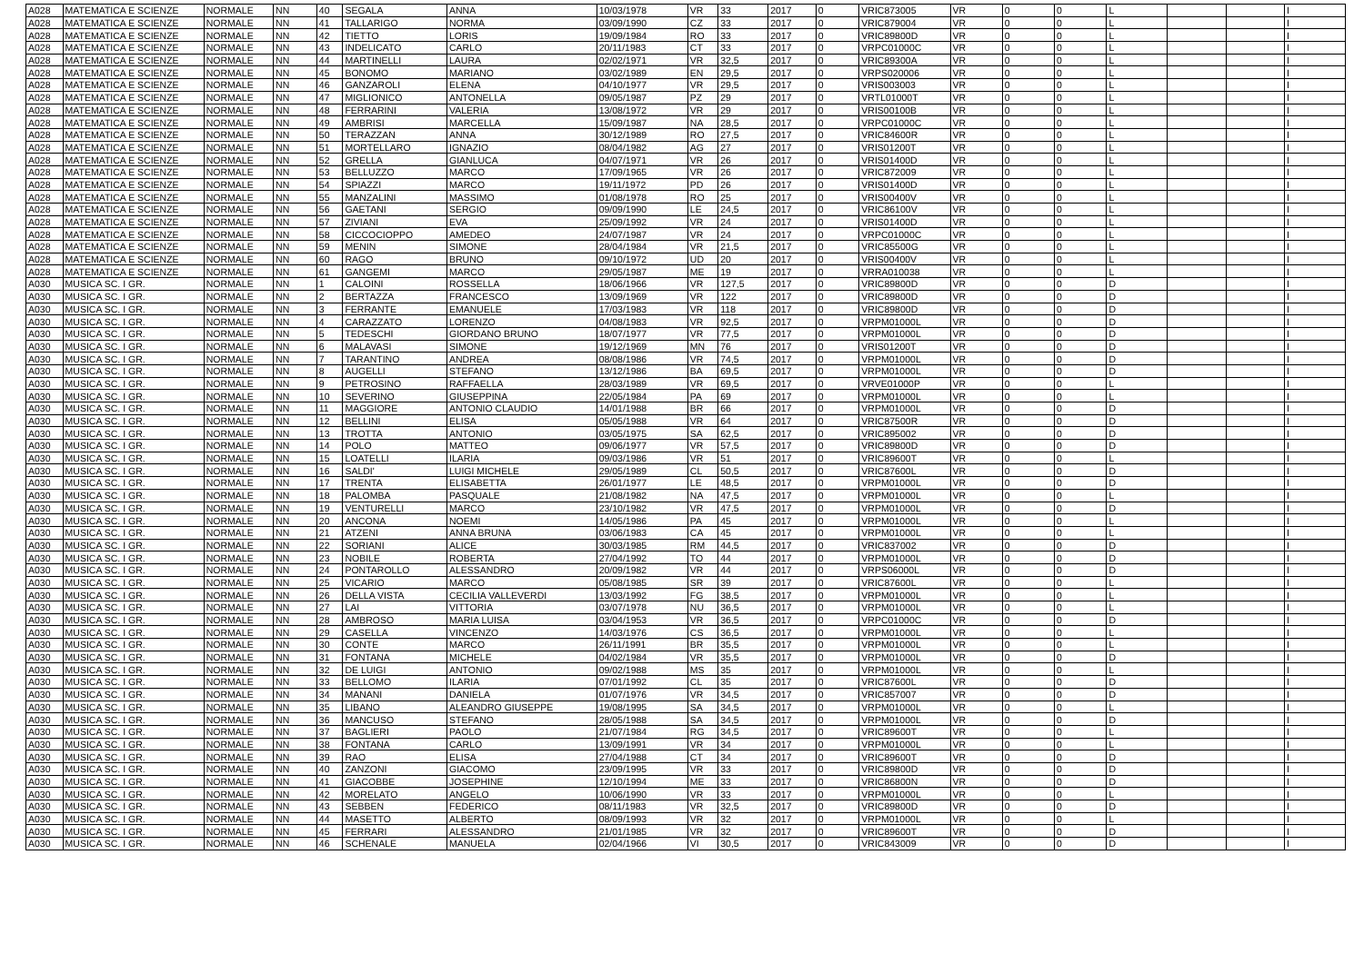| A028 | MATEMATICA E SCIENZE | NORMALE | NN | 40 | SEGALA | ANNA | 10/03/1978 | VR | 33 | 2017 | 0 | VRIC873005 | VR | 0 | 0 | L | | | I |
| A028 | MATEMATICA E SCIENZE | NORMALE | NN | 41 | TALLARIGO | NORMA | 03/09/1990 | CZ | 33 | 2017 | 0 | VRIC879004 | VR | 0 | 0 | L | | | I |
| A028 | MATEMATICA E SCIENZE | NORMALE | NN | 42 | TIETTO | LORIS | 19/09/1984 | RO | 33 | 2017 | 0 | VRIC89800D | VR | 0 | 0 | L | | | I |
| A028 | MATEMATICA E SCIENZE | NORMALE | NN | 43 | INDELICATO | CARLO | 20/11/1983 | CT | 33 | 2017 | 0 | VRPC01000C | VR | 0 | 0 | L | | | I |
| A028 | MATEMATICA E SCIENZE | NORMALE | NN | 44 | MARTINELLI | LAURA | 02/02/1971 | VR | 32,5 | 2017 | 0 | VRIC89300A | VR | 0 | 0 | L | | | I |
| A028 | MATEMATICA E SCIENZE | NORMALE | NN | 45 | BONOMO | MARIANO | 03/02/1989 | EN | 29,5 | 2017 | 0 | VRPS020006 | VR | 0 | 0 | L | | | I |
| A028 | MATEMATICA E SCIENZE | NORMALE | NN | 46 | GANZAROLI | ELENA | 04/10/1977 | VR | 29,5 | 2017 | 0 | VRIS003003 | VR | 0 | 0 | L | | | I |
| A028 | MATEMATICA E SCIENZE | NORMALE | NN | 47 | MIGLIONICO | ANTONELLA | 09/05/1987 | PZ | 29 | 2017 | 0 | VRTL01000T | VR | 0 | 0 | L | | | I |
| A028 | MATEMATICA E SCIENZE | NORMALE | NN | 48 | FERRARINI | VALERIA | 13/08/1972 | VR | 29 | 2017 | 0 | VRIS00100B | VR | 0 | 0 | L | | | I |
| A028 | MATEMATICA E SCIENZE | NORMALE | NN | 49 | AMBRISI | MARCELLA | 15/09/1987 | NA | 28,5 | 2017 | 0 | VRPC01000C | VR | 0 | 0 | L | | | I |
| A028 | MATEMATICA E SCIENZE | NORMALE | NN | 50 | TERAZZAN | ANNA | 30/12/1989 | RO | 27,5 | 2017 | 0 | VRIC84600R | VR | 0 | 0 | L | | | I |
| A028 | MATEMATICA E SCIENZE | NORMALE | NN | 51 | MORTELLARO | IGNAZIO | 08/04/1982 | AG | 27 | 2017 | 0 | VRIS01200T | VR | 0 | 0 | L | | | I |
| A028 | MATEMATICA E SCIENZE | NORMALE | NN | 52 | GRELLA | GIANLUCA | 04/07/1971 | VR | 26 | 2017 | 0 | VRIS01400D | VR | 0 | 0 | L | | | I |
| A028 | MATEMATICA E SCIENZE | NORMALE | NN | 53 | BELLUZZO | MARCO | 17/09/1965 | VR | 26 | 2017 | 0 | VRIC872009 | VR | 0 | 0 | L | | | I |
| A028 | MATEMATICA E SCIENZE | NORMALE | NN | 54 | SPIAZZI | MARCO | 19/11/1972 | PD | 26 | 2017 | 0 | VRIS01400D | VR | 0 | 0 | L | | | I |
| A028 | MATEMATICA E SCIENZE | NORMALE | NN | 55 | MANZALINI | MASSIMO | 01/08/1978 | RO | 25 | 2017 | 0 | VRIS00400V | VR | 0 | 0 | L | | | I |
| A028 | MATEMATICA E SCIENZE | NORMALE | NN | 56 | GAETANI | SERGIO | 09/09/1990 | LE | 24,5 | 2017 | 0 | VRIC86100V | VR | 0 | 0 | L | | | I |
| A028 | MATEMATICA E SCIENZE | NORMALE | NN | 57 | ZIVIANI | EVA | 25/09/1992 | VR | 24 | 2017 | 0 | VRIS01400D | VR | 0 | 0 | L | | | I |
| A028 | MATEMATICA E SCIENZE | NORMALE | NN | 58 | CICCOCIOPPO | AMEDEO | 24/07/1987 | VR | 24 | 2017 | 0 | VRPC01000C | VR | 0 | 0 | L | | | I |
| A028 | MATEMATICA E SCIENZE | NORMALE | NN | 59 | MENIN | SIMONE | 28/04/1984 | VR | 21,5 | 2017 | 0 | VRIC85500G | VR | 0 | 0 | L | | | I |
| A028 | MATEMATICA E SCIENZE | NORMALE | NN | 60 | RAGO | BRUNO | 09/10/1972 | UD | 20 | 2017 | 0 | VRIS00400V | VR | 0 | 0 | L | | | I |
| A028 | MATEMATICA E SCIENZE | NORMALE | NN | 61 | GANGEMI | MARCO | 29/05/1987 | ME | 19 | 2017 | 0 | VRRA010038 | VR | 0 | 0 | L | | | I |
| A030 | MUSICA SC. I GR. | NORMALE | NN | 1 | CALOINI | ROSSELLA | 18/06/1966 | VR | 127,5 | 2017 | 0 | VRIC89800D | VR | 0 | 0 | D | | | I |
| A030 | MUSICA SC. I GR. | NORMALE | NN | 2 | BERTAZZA | FRANCESCO | 13/09/1969 | VR | 122 | 2017 | 0 | VRIC89800D | VR | 0 | 0 | D | | | I |
| A030 | MUSICA SC. I GR. | NORMALE | NN | 3 | FERRANTE | EMANUELE | 17/03/1983 | VR | 118 | 2017 | 0 | VRIC89800D | VR | 0 | 0 | D | | | I |
| A030 | MUSICA SC. I GR. | NORMALE | NN | 4 | CARAZZATO | LORENZO | 04/08/1983 | VR | 92,5 | 2017 | 0 | VRPM01000L | VR | 0 | 0 | D | | | I |
| A030 | MUSICA SC. I GR. | NORMALE | NN | 5 | TEDESCHI | GIORDANO BRUNO | 18/07/1977 | VR | 77,5 | 2017 | 0 | VRPM01000L | VR | 0 | 0 | D | | | I |
| A030 | MUSICA SC. I GR. | NORMALE | NN | 6 | MALAVASI | SIMONE | 19/12/1969 | MN | 76 | 2017 | 0 | VRIS01200T | VR | 0 | 0 | D | | | I |
| A030 | MUSICA SC. I GR. | NORMALE | NN | 7 | TARANTINO | ANDREA | 08/08/1986 | VR | 74,5 | 2017 | 0 | VRPM01000L | VR | 0 | 0 | D | | | I |
| A030 | MUSICA SC. I GR. | NORMALE | NN | 8 | AUGELLI | STEFANO | 13/12/1986 | BA | 69,5 | 2017 | 0 | VRPM01000L | VR | 0 | 0 | D | | | I |
| A030 | MUSICA SC. I GR. | NORMALE | NN | 9 | PETROSINO | RAFFAELLA | 28/03/1989 | VR | 69,5 | 2017 | 0 | VRVE01000P | VR | 0 | 0 | L | | | I |
| A030 | MUSICA SC. I GR. | NORMALE | NN | 10 | SEVERINO | GIUSEPPINA | 22/05/1984 | PA | 69 | 2017 | 0 | VRPM01000L | VR | 0 | 0 | L | | | I |
| A030 | MUSICA SC. I GR. | NORMALE | NN | 11 | MAGGIORE | ANTONIO CLAUDIO | 14/01/1988 | BR | 66 | 2017 | 0 | VRPM01000L | VR | 0 | 0 | D | | | I |
| A030 | MUSICA SC. I GR. | NORMALE | NN | 12 | BELLINI | ELISA | 05/05/1988 | VR | 64 | 2017 | 0 | VRIC87500R | VR | 0 | 0 | D | | | I |
| A030 | MUSICA SC. I GR. | NORMALE | NN | 13 | TROTTA | ANTONIO | 03/05/1975 | SA | 62,5 | 2017 | 0 | VRIC895002 | VR | 0 | 0 | D | | | I |
| A030 | MUSICA SC. I GR. | NORMALE | NN | 14 | POLO | MATTEO | 09/06/1977 | VR | 57,5 | 2017 | 0 | VRIC89800D | VR | 0 | 0 | D | | | I |
| A030 | MUSICA SC. I GR. | NORMALE | NN | 15 | LOATELLI | ILARIA | 09/03/1986 | VR | 51 | 2017 | 0 | VRIC89600T | VR | 0 | 0 | L | | | I |
| A030 | MUSICA SC. I GR. | NORMALE | NN | 16 | SALDI' | LUIGI MICHELE | 29/05/1989 | CL | 50,5 | 2017 | 0 | VRIC87600L | VR | 0 | 0 | D | | | I |
| A030 | MUSICA SC. I GR. | NORMALE | NN | 17 | TRENTA | ELISABETTA | 26/01/1977 | LE | 48,5 | 2017 | 0 | VRPM01000L | VR | 0 | 0 | D | | | I |
| A030 | MUSICA SC. I GR. | NORMALE | NN | 18 | PALOMBA | PASQUALE | 21/08/1982 | NA | 47,5 | 2017 | 0 | VRPM01000L | VR | 0 | 0 | L | | | I |
| A030 | MUSICA SC. I GR. | NORMALE | NN | 19 | VENTURELLI | MARCO | 23/10/1982 | VR | 47,5 | 2017 | 0 | VRPM01000L | VR | 0 | 0 | D | | | I |
| A030 | MUSICA SC. I GR. | NORMALE | NN | 20 | ANCONA | NOEMI | 14/05/1986 | PA | 45 | 2017 | 0 | VRPM01000L | VR | 0 | 0 | L | | | I |
| A030 | MUSICA SC. I GR. | NORMALE | NN | 21 | ATZENI | ANNA BRUNA | 03/06/1983 | CA | 45 | 2017 | 0 | VRPM01000L | VR | 0 | 0 | L | | | I |
| A030 | MUSICA SC. I GR. | NORMALE | NN | 22 | SORIANI | ALICE | 30/03/1985 | RM | 44,5 | 2017 | 0 | VRIC837002 | VR | 0 | 0 | D | | | I |
| A030 | MUSICA SC. I GR. | NORMALE | NN | 23 | NOBILE | ROBERTA | 27/04/1992 | TO | 44 | 2017 | 0 | VRPM01000L | VR | 0 | 0 | D | | | I |
| A030 | MUSICA SC. I GR. | NORMALE | NN | 24 | PONTAROLLO | ALESSANDRO | 20/09/1982 | VR | 44 | 2017 | 0 | VRPS06000L | VR | 0 | 0 | D | | | I |
| A030 | MUSICA SC. I GR. | NORMALE | NN | 25 | VICARIO | MARCO | 05/08/1985 | SR | 39 | 2017 | 0 | VRIC87600L | VR | 0 | 0 | L | | | I |
| A030 | MUSICA SC. I GR. | NORMALE | NN | 26 | DELLA VISTA | CECILIA VALLEVERDI | 13/03/1992 | FG | 38,5 | 2017 | 0 | VRPM01000L | VR | 0 | 0 | L | | | I |
| A030 | MUSICA SC. I GR. | NORMALE | NN | 27 | LAI | VITTORIA | 03/07/1978 | NU | 36,5 | 2017 | 0 | VRPM01000L | VR | 0 | 0 | L | | | I |
| A030 | MUSICA SC. I GR. | NORMALE | NN | 28 | AMBROSO | MARIA LUISA | 03/04/1953 | VR | 36,5 | 2017 | 0 | VRPC01000C | VR | 0 | 0 | D | | | I |
| A030 | MUSICA SC. I GR. | NORMALE | NN | 29 | CASELLA | VINCENZO | 14/03/1976 | CS | 36,5 | 2017 | 0 | VRPM01000L | VR | 0 | 0 | L | | | I |
| A030 | MUSICA SC. I GR. | NORMALE | NN | 30 | CONTE | MARCO | 26/11/1991 | BR | 35,5 | 2017 | 0 | VRPM01000L | VR | 0 | 0 | L | | | I |
| A030 | MUSICA SC. I GR. | NORMALE | NN | 31 | FONTANA | MICHELE | 04/02/1984 | VR | 35,5 | 2017 | 0 | VRPM01000L | VR | 0 | 0 | D | | | I |
| A030 | MUSICA SC. I GR. | NORMALE | NN | 32 | DE LUIGI | ANTONIO | 09/02/1988 | MS | 35 | 2017 | 0 | VRPM01000L | VR | 0 | 0 | L | | | I |
| A030 | MUSICA SC. I GR. | NORMALE | NN | 33 | BELLOMO | ILARIA | 07/01/1992 | CL | 35 | 2017 | 0 | VRIC87600L | VR | 0 | 0 | D | | | I |
| A030 | MUSICA SC. I GR. | NORMALE | NN | 34 | MANANI | DANIELA | 01/07/1976 | VR | 34,5 | 2017 | 0 | VRIC857007 | VR | 0 | 0 | D | | | I |
| A030 | MUSICA SC. I GR. | NORMALE | NN | 35 | LIBANO | ALEANDRO GIUSEPPE | 19/08/1995 | SA | 34,5 | 2017 | 0 | VRPM01000L | VR | 0 | 0 | L | | | I |
| A030 | MUSICA SC. I GR. | NORMALE | NN | 36 | MANCUSO | STEFANO | 28/05/1988 | SA | 34,5 | 2017 | 0 | VRPM01000L | VR | 0 | 0 | D | | | I |
| A030 | MUSICA SC. I GR. | NORMALE | NN | 37 | BAGLIERI | PAOLO | 21/07/1984 | RG | 34,5 | 2017 | 0 | VRIC89600T | VR | 0 | 0 | L | | | I |
| A030 | MUSICA SC. I GR. | NORMALE | NN | 38 | FONTANA | CARLO | 13/09/1991 | VR | 34 | 2017 | 0 | VRPM01000L | VR | 0 | 0 | L | | | I |
| A030 | MUSICA SC. I GR. | NORMALE | NN | 39 | RAO | ELISA | 27/04/1988 | CT | 34 | 2017 | 0 | VRIC89600T | VR | 0 | 0 | D | | | I |
| A030 | MUSICA SC. I GR. | NORMALE | NN | 40 | ZANZONI | GIACOMO | 23/09/1995 | VR | 33 | 2017 | 0 | VRIC89800D | VR | 0 | 0 | D | | | I |
| A030 | MUSICA SC. I GR. | NORMALE | NN | 41 | GIACOBBE | JOSEPHINE | 12/10/1994 | ME | 33 | 2017 | 0 | VRIC86800N | VR | 0 | 0 | D | | | I |
| A030 | MUSICA SC. I GR. | NORMALE | NN | 42 | MORELATO | ANGELO | 10/06/1990 | VR | 33 | 2017 | 0 | VRPM01000L | VR | 0 | 0 | L | | | I |
| A030 | MUSICA SC. I GR. | NORMALE | NN | 43 | SEBBEN | FEDERICO | 08/11/1983 | VR | 32,5 | 2017 | 0 | VRIC89800D | VR | 0 | 0 | D | | | I |
| A030 | MUSICA SC. I GR. | NORMALE | NN | 44 | MASETTO | ALBERTO | 08/09/1993 | VR | 32 | 2017 | 0 | VRPM01000L | VR | 0 | 0 | L | | | I |
| A030 | MUSICA SC. I GR. | NORMALE | NN | 45 | FERRARI | ALESSANDRO | 21/01/1985 | VR | 32 | 2017 | 0 | VRIC89600T | VR | 0 | 0 | D | | | I |
| A030 | MUSICA SC. I GR. | NORMALE | NN | 46 | SCHENALE | MANUELA | 02/04/1966 | VI | 30,5 | 2017 | 0 | VRIC843009 | VR | 0 | 0 | D | | | I |